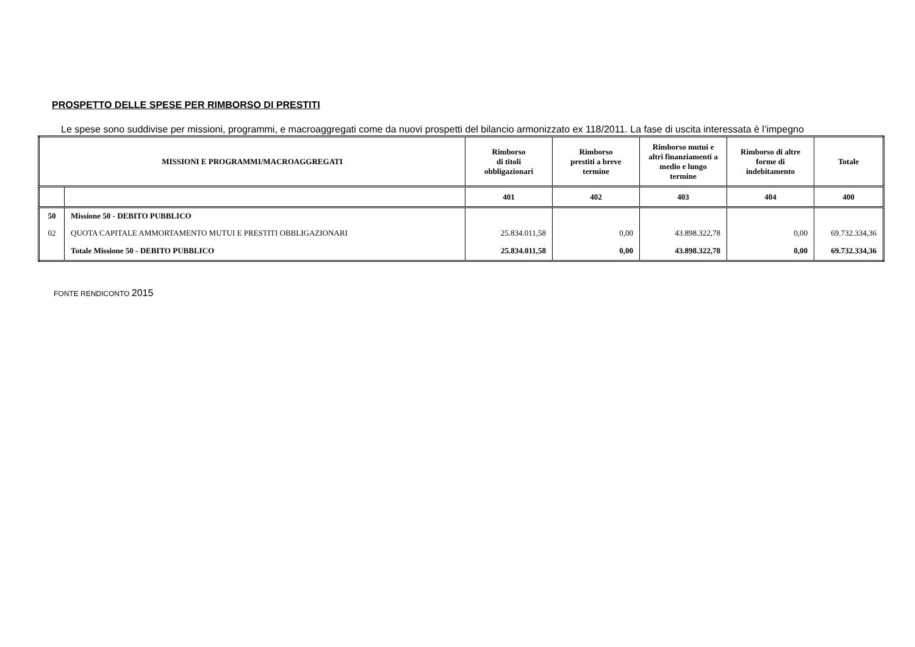PROSPETTO DELLE SPESE PER RIMBORSO DI PRESTITI
Le spese sono suddivise per missioni, programmi, e macroaggregati come da nuovi prospetti del bilancio armonizzato ex 118/2011. La fase di uscita interessata è l’impegno
| MISSIONI E PROGRAMMI/MACROAGGREGATI | | Rimborso di titoli obbligazionari | Rimborso prestiti a breve termine | Rimborso mutui e altri finanziamenti a medio e lungo termine | Rimborso di altre forme di indebitamento | Totale |
| --- | --- | --- | --- | --- | --- | --- |
| | | 401 | 402 | 403 | 404 | 400 |
| 50 | Missione 50 - DEBITO PUBBLICO | | | | | |
| 02 | QUOTA CAPITALE AMMORTAMENTO MUTUI E PRESTITI OBBLIGAZIONARI | 25.834.011,58 | 0,00 | 43.898.322,78 | 0,00 | 69.732.334,36 |
| | Totale Missione 50 - DEBITO PUBBLICO | 25.834.011,58 | 0,00 | 43.898.322,78 | 0,00 | 69.732.334,36 |
FONTE RENDICONTO 2015